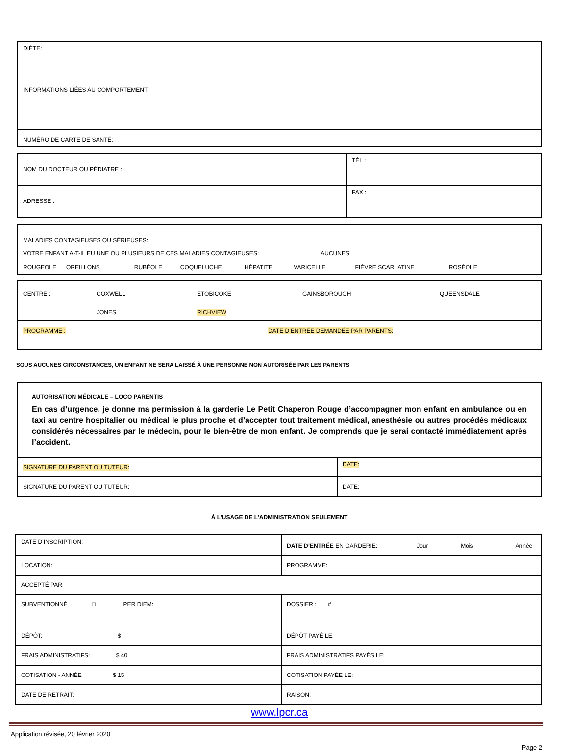| DIÈTE: |
| INFORMATIONS LIÉES AU COMPORTEMENT: |
| NUMÉRO DE CARTE DE SANTÉ: |
| NOM DU DOCTEUR OU PÉDIATRE : | TÉL : |
| ADRESSE : | FAX : |
| MALADIES CONTAGIEUSES OU SÉRIEUSES: |
| VOTRE ENFANT A-T-IL EU UNE OU PLUSIEURS DE CES MALADIES CONTAGIEUSES: AUCUNES ROUGEOLE OREILLONS RUBÉOLE COQUELUCHE HÉPATITE VARICELLE FIÈVRE SCARLATINE ROSÉOLE |
| CENTRE : COXWELL ETOBICOKE GAINSBOROUGH QUEENSDALE JONES RICHVIEW |
| PROGRAMME : DATE D’ENTRÉE DEMANDÉE PAR PARENTS: |
SOUS AUCUNES CIRCONSTANCES, UN ENFANT NE SERA LAISSÉ À UNE PERSONNE NON AUTORISÉE PAR LES PARENTS
| AUTORISATION MÉDICALE – LOCO PARENTIS En cas d’urgence, je donne ma permission à la garderie Le Petit Chaperon Rouge d’accompagner mon enfant en ambulance ou en taxi au centre hospitalier ou médical le plus proche et d’accepter tout traitement médical, anesthésie ou autres procédés médicaux considérés nécessaires par le médecin, pour le bien-être de mon enfant. Je comprends que je serai contacté immédiatement après l’accident. | |
| SIGNATURE DU PARENT OU TUTEUR: | DATE: |
| SIGNATURE DU PARENT OU TUTEUR: | DATE: |
À L’USAGE DE L’ADMINISTRATION SEULEMENT
| DATE D’INSCRIPTION: | DATE D’ENTRÉE EN GARDERIE: Jour Mois Année |
| LOCATION: | PROGRAMME: |
| ACCEPTÉ PAR: | |
| SUBVENTIONNÉ □ PER DIEM: | DOSSIER : # |
| DÉPÔT: $ | DÉPÔT PAYÉ LE: |
| FRAIS ADMINISTRATIFS: $ 40 | FRAIS ADMINISTRATIFS PAYÉS LE: |
| COTISATION - ANNÉE $ 15 | COTISATION PAYÉE LE: |
| DATE DE RETRAIT: | RAISON: |
www.lpcr.ca
Application révisée, 20 février 2020
Page 2